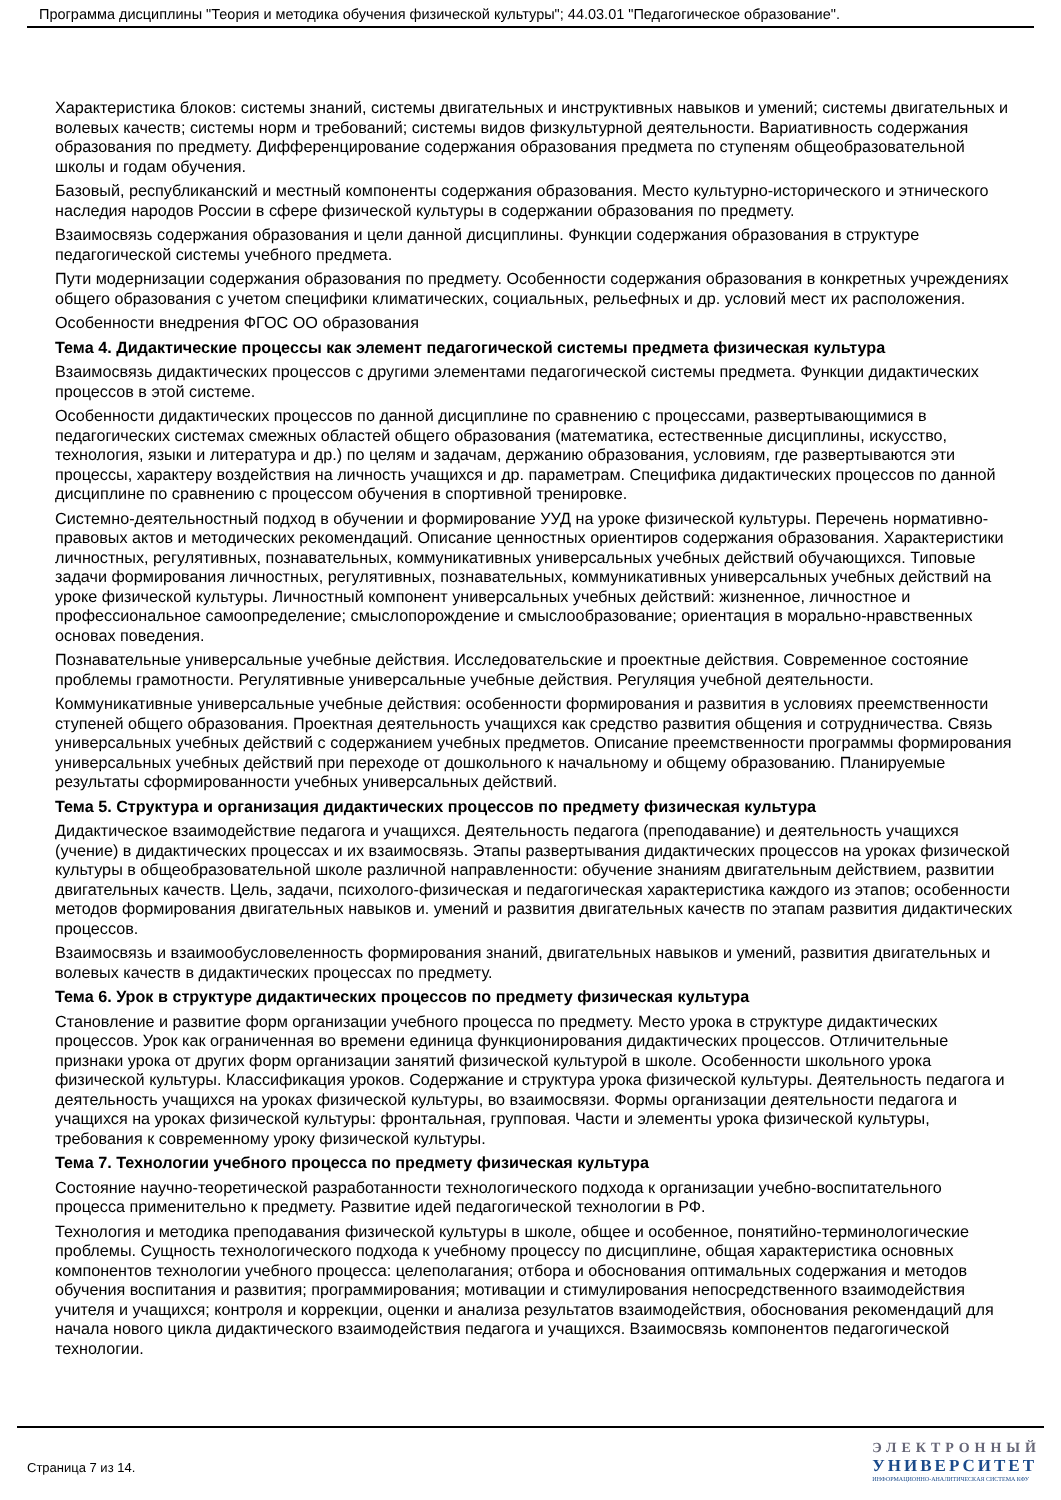Программа дисциплины "Теория и методика обучения физической культуры"; 44.03.01 "Педагогическое образование".
Характеристика блоков: системы знаний, системы двигательных и инструктивных навыков и умений; системы двигательных и волевых качеств; системы норм и требований; системы видов физкультурной деятельности. Вариативность содержания образования по предмету. Дифференцирование содержания образования предмета по ступеням общеобразовательной школы и годам обучения.
Базовый, республиканский и местный компоненты содержания образования. Место культурно-исторического и этнического наследия народов России в сфере физической культуры в содержании образования по предмету.
Взаимосвязь содержания образования и цели данной дисциплины. Функции содержания образования в структуре педагогической системы учебного предмета.
Пути модернизации содержания образования по предмету. Особенности содержания образования в конкретных учреждениях общего образования с учетом специфики климатических, социальных, рельефных и др. условий мест их расположения.
Особенности внедрения ФГОС ОО образования
Тема 4. Дидактические процессы как элемент педагогической системы предмета физическая культура
Взаимосвязь дидактических процессов с другими элементами педагогической системы предмета. Функции дидактических процессов в этой системе.
Особенности дидактических процессов по данной дисциплине по сравнению с процессами, развертывающимися в педагогических системах смежных областей общего образования (математика, естественные дисциплины, искусство, технология, языки и литература и др.) по целям и задачам, держанию образования, условиям, где развертываются эти процессы, характеру воздействия на личность учащихся и др. параметрам. Специфика дидактических процессов по данной дисциплине по сравнению с процессом обучения в спортивной тренировке.
Системно-деятельностный подход в обучении и формирование УУД на уроке физической культуры. Перечень нормативно-правовых актов и методических рекомендаций. Описание ценностных ориентиров содержания образования. Характеристики личностных, регулятивных, познавательных, коммуникативных универсальных учебных действий обучающихся. Типовые задачи формирования личностных, регулятивных, познавательных, коммуникативных универсальных учебных действий на уроке физической культуры. Личностный компонент универсальных учебных действий: жизненное, личностное и профессиональное самоопределение; смыслопорождение и смыслообразование; ориентация в морально-нравственных основах поведения.
Познавательные универсальные учебные действия. Исследовательские и проектные действия. Современное состояние проблемы грамотности. Регулятивные универсальные учебные действия. Регуляция учебной деятельности.
Коммуникативные универсальные учебные действия: особенности формирования и развития в условиях преемственности ступеней общего образования. Проектная деятельность учащихся как средство развития общения и сотрудничества. Связь универсальных учебных действий с содержанием учебных предметов. Описание преемственности программы формирования универсальных учебных действий при переходе от дошкольного к начальному и общему образованию. Планируемые результаты сформированности учебных универсальных действий.
Тема 5. Структура и организация дидактических процессов по предмету физическая культура
Дидактическое взаимодействие педагога и учащихся. Деятельность педагога (преподавание) и деятельность учащихся (учение) в дидактических процессах и их взаимосвязь. Этапы развертывания дидактических процессов на уроках физической культуры в общеобразовательной школе различной направленности: обучение знаниям двигательным действием, развитии двигательных качеств. Цель, задачи, психолого-физическая и педагогическая характеристика каждого из этапов; особенности методов формирования двигательных навыков и. умений и развития двигательных качеств по этапам развития дидактических процессов.
Взаимосвязь и взаимообусловеленность формирования знаний, двигательных навыков и умений, развития двигательных и волевых качеств в дидактических процессах по предмету.
Тема 6. Урок в структуре дидактических процессов по предмету физическая культура
Становление и развитие форм организации учебного процесса по предмету. Место урока в структуре дидактических процессов. Урок как ограниченная во времени единица функционирования дидактических процессов. Отличительные признаки урока от других форм организации занятий физической культурой в школе. Особенности школьного урока физической культуры. Классификация уроков. Содержание и структура урока физической культуры. Деятельность педагога и деятельность учащихся на уроках физической культуры, во взаимосвязи. Формы организации деятельности педагога и учащихся на уроках физической культуры: фронтальная, групповая. Части и элементы урока физической культуры, требования к современному уроку физической культуры.
Тема 7. Технологии учебного процесса по предмету физическая культура
Состояние научно-теоретической разработанности технологического подхода к организации учебно-воспитательного процесса применительно к предмету. Развитие идей педагогической технологии в РФ.
Технология и методика преподавания физической культуры в школе, общее и особенное, понятийно-терминологические проблемы. Сущность технологического подхода к учебному процессу по дисциплине, общая характеристика основных компонентов технологии учебного процесса: целеполагания; отбора и обоснования оптимальных содержания и методов обучения воспитания и развития; программирования; мотивации и стимулирования непосредственного взаимодействия учителя и учащихся; контроля и коррекции, оценки и анализа результатов взаимодействия, обоснования рекомендаций для начала нового цикла дидактического взаимодействия педагога и учащихся. Взаимосвязь компонентов педагогической технологии.
Страница 7 из 14.
ЭЛЕКТРОННЫЙ
УНИВЕРСИТЕТ
ИНФОРМАЦИОННО-АНАЛИТИЧЕСКАЯ СИСТЕМА КФУ